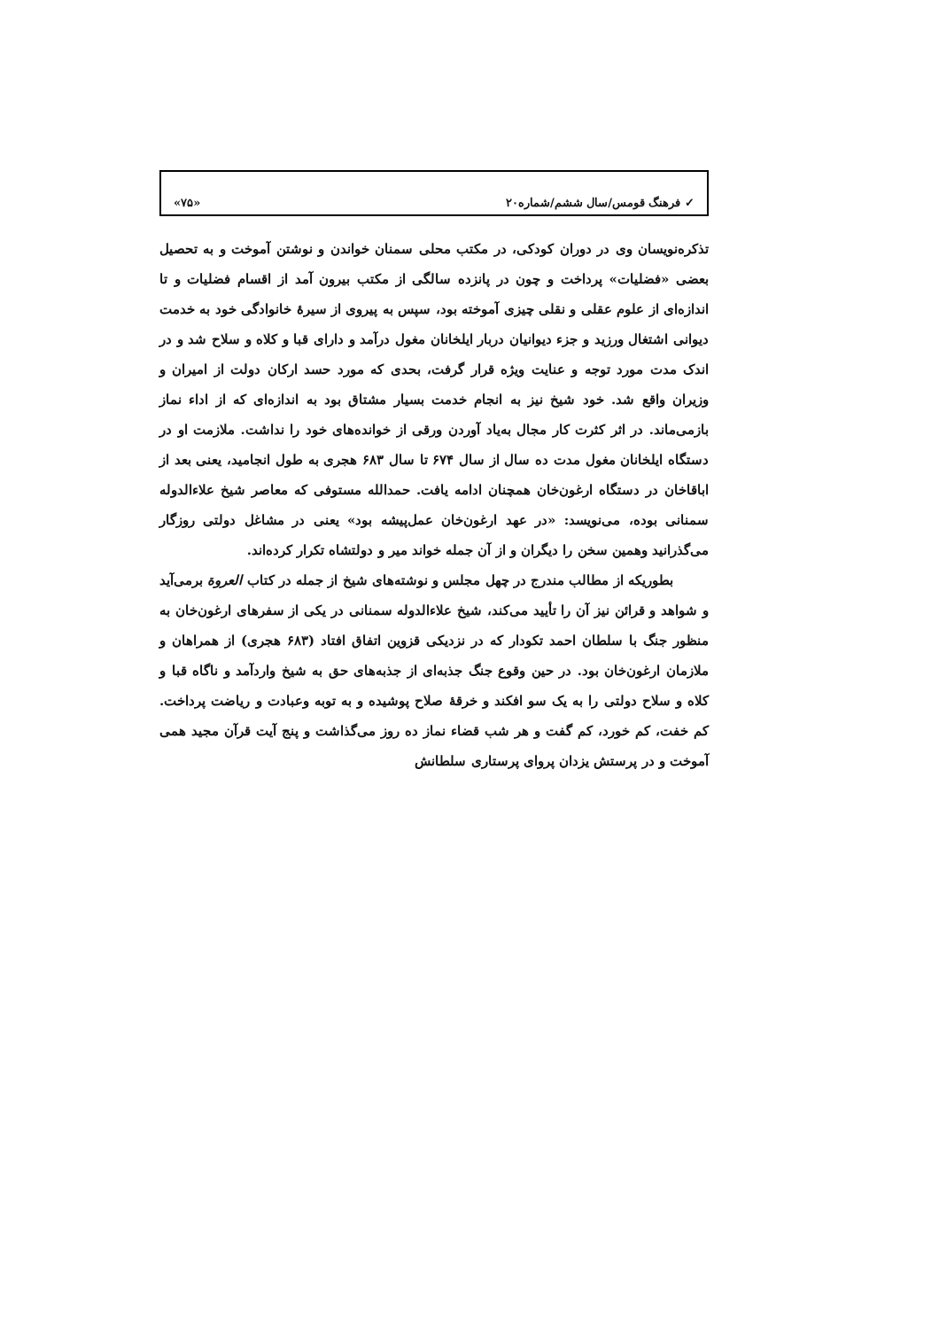✓ فرهنگ قومس/سال ششم/شماره۲۰ «۷۵»
تذکره‌نویسان وی در دوران کودکی، در مکتب محلی سمنان خواندن و نوشتن آموخت و به تحصیل بعضی «فضلیات» پرداخت و چون در پانزده سالگی از مکتب بیرون آمد از اقسام فضلیات و تا اندازه‌ای از علوم عقلی و نقلی چیزی آموخته بود، سپس به پیروی از سیرهٔ خانوادگی خود به خدمت دیوانی اشتغال ورزید و جزء دیوانیان دربار ایلخانان مغول درآمد و دارای قبا و کلاه و سلاح شد و در اندک مدت مورد توجه و عنایت ویژه قرار گرفت، بحدی که مورد حسد ارکان دولت از امیران و وزیران واقع شد. خود شیخ نیز به انجام خدمت بسیار مشتاق بود به اندازه‌ای که از اداء نماز بازمی‌ماند. در اثر کثرت کار مجال به‌یاد آوردن ورقی از خوانده‌های خود را نداشت. ملازمت او در دستگاه ایلخانان مغول مدت ده سال از سال ۶۷۴ تا سال ۶۸۳ هجری به طول انجامید، یعنی بعد از اباقاخان در دستگاه ارغون‌خان همچنان ادامه یافت. حمدالله مستوفی که معاصر شیخ علاءالدوله سمنانی بوده، می‌نویسد: «در عهد ارغون‌خان عمل‌پیشه بود» یعنی در مشاغل دولتی روزگار می‌گذرانید وهمین سخن را دیگران و از آن جمله خواند میر و دولتشاه تکرار کرده‌اند.
بطوریکه از مطالب مندرج در چهل مجلس و نوشته‌های شیخ از جمله در کتاب العروة برمی‌آید و شواهد و قرائن نیز آن را تأیید می‌کند، شیخ علاءالدوله سمنانی در یکی از سفرهای ارغون‌خان به منظور جنگ با سلطان احمد تکودار که در نزدیکی قزوین اتفاق افتاد (۶۸۳ هجری) از همراهان و ملازمان ارغون‌خان بود. در حین وقوع جنگ جذبه‌ای از جذبه‌های حق به شیخ واردآمد و ناگاه قبا و کلاه و سلاح دولتی را به یک سو افکند و خرقهٔ صلاح پوشیده و به توبه وعبادت و ریاضت پرداخت. کم خفت، کم خورد، کم گفت و هر شب قضاء نماز ده روز می‌گذاشت و پنج آیت قرآن مجید همی آموخت و در پرستش یزدان پروای پرستاری سلطانش